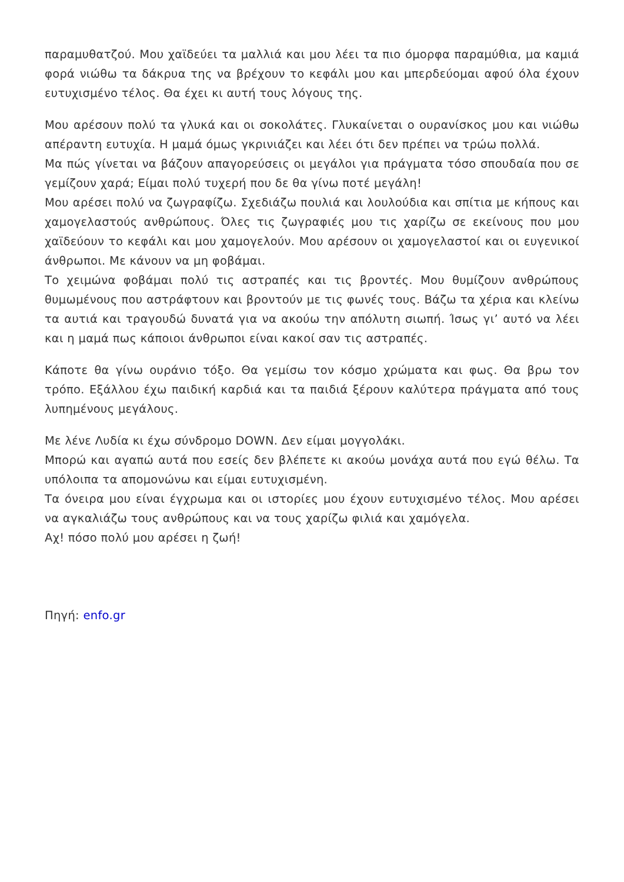παραμυθατζού. Μου χαϊδεύει τα μαλλιά και μου λέει τα πιο όμορφα παραμύθια, μα καμιά φορά νιώθω τα δάκρυα της να βρέχουν το κεφάλι μου και μπερδεύομαι αφού όλα έχουν ευτυχισμένο τέλος. Θα έχει κι αυτή τους λόγους της.
Μου αρέσουν πολύ τα γλυκά και οι σοκολάτες. Γλυκαίνεται ο ουρανίσκος μου και νιώθω απέραντη ευτυχία. Η μαμά όμως γκρινιάζει και λέει ότι δεν πρέπει να τρώω πολλά.
Μα πώς γίνεται να βάζουν απαγορεύσεις οι μεγάλοι για πράγματα τόσο σπουδαία που σε γεμίζουν χαρά; Είμαι πολύ τυχερή που δε θα γίνω ποτέ μεγάλη!
Μου αρέσει πολύ να ζωγραφίζω. Σχεδιάζω πουλιά και λουλούδια και σπίτια με κήπους και χαμογελαστούς ανθρώπους. Όλες τις ζωγραφιές μου τις χαρίζω σε εκείνους που μου χαϊδεύουν το κεφάλι και μου χαμογελούν. Μου αρέσουν οι χαμογελαστοί και οι ευγενικοί άνθρωποι. Με κάνουν να μη φοβάμαι.
Το χειμώνα φοβάμαι πολύ τις αστραπές και τις βροντές. Μου θυμίζουν ανθρώπους θυμωμένους που αστράφτουν και βροντούν με τις φωνές τους. Βάζω τα χέρια και κλείνω τα αυτιά και τραγουδώ δυνατά για να ακούω την απόλυτη σιωπή. Ίσως γι’ αυτό να λέει και η μαμά πως κάποιοι άνθρωποι είναι κακοί σαν τις αστραπές.
Κάποτε θα γίνω ουράνιο τόξο. Θα γεμίσω τον κόσμο χρώματα και φως. Θα βρω τον τρόπο. Εξάλλου έχω παιδική καρδιά και τα παιδιά ξέρουν καλύτερα πράγματα από τους λυπημένους μεγάλους.
Με λένε Λυδία κι έχω σύνδρομο DOWN. Δεν είμαι μογγολάκι.
Μπορώ και αγαπώ αυτά που εσείς δεν βλέπετε κι ακούω μονάχα αυτά που εγώ θέλω. Τα υπόλοιπα τα απομονώνω και είμαι ευτυχισμένη.
Τα όνειρα μου είναι έγχρωμα και οι ιστορίες μου έχουν ευτυχισμένο τέλος. Μου αρέσει να αγκαλιάζω τους ανθρώπους και να τους χαρίζω φιλιά και χαμόγελα.
Αχ! πόσο πολύ μου αρέσει η ζωή!
Πηγή: enfo.gr